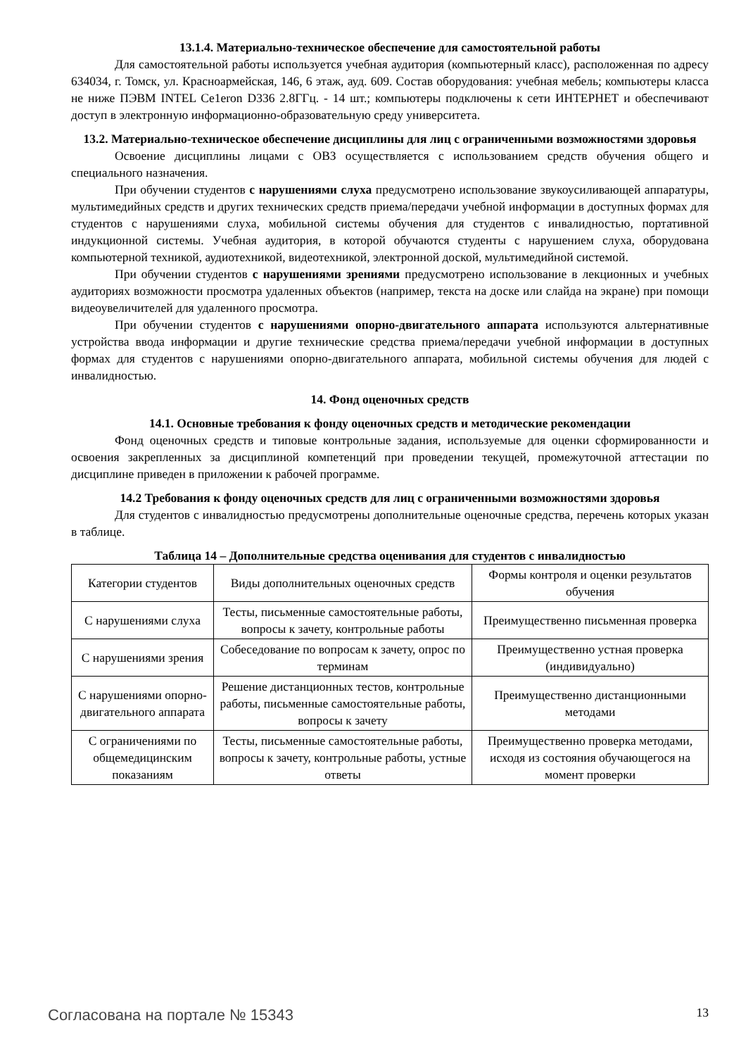13.1.4. Материально-техническое обеспечение для самостоятельной работы
Для самостоятельной работы используется учебная аудитория (компьютерный класс), расположенная по адресу 634034, г. Томск, ул. Красноармейская, 146, 6 этаж, ауд. 609. Состав оборудования: учебная мебель; компьютеры класса не ниже ПЭВМ INTEL Ce1eron D336 2.8ГГц. - 14 шт.; компьютеры подключены к сети ИНТЕРНЕТ и обеспечивают доступ в электронную информационно-образовательную среду университета.
13.2. Материально-техническое обеспечение дисциплины для лиц с ограниченными возможностями здоровья
Освоение дисциплины лицами с ОВЗ осуществляется с использованием средств обучения общего и специального назначения.
При обучении студентов с нарушениями слуха предусмотрено использование звукоусиливающей аппаратуры, мультимедийных средств и других технических средств приема/передачи учебной информации в доступных формах для студентов с нарушениями слуха, мобильной системы обучения для студентов с инвалидностью, портативной индукционной системы. Учебная аудитория, в которой обучаются студенты с нарушением слуха, оборудована компьютерной техникой, аудиотехникой, видеотехникой, электронной доской, мультимедийной системой.
При обучении студентов с нарушениями зрениями предусмотрено использование в лекционных и учебных аудиториях возможности просмотра удаленных объектов (например, текста на доске или слайда на экране) при помощи видеоувеличителей для удаленного просмотра.
При обучении студентов с нарушениями опорно-двигательного аппарата используются альтернативные устройства ввода информации и другие технические средства приема/передачи учебной информации в доступных формах для студентов с нарушениями опорно-двигательного аппарата, мобильной системы обучения для людей с инвалидностью.
14. Фонд оценочных средств
14.1. Основные требования к фонду оценочных средств и методические рекомендации
Фонд оценочных средств и типовые контрольные задания, используемые для оценки сформированности и освоения закрепленных за дисциплиной компетенций при проведении текущей, промежуточной аттестации по дисциплине приведен в приложении к рабочей программе.
14.2 Требования к фонду оценочных средств для лиц с ограниченными возможностями здоровья
Для студентов с инвалидностью предусмотрены дополнительные оценочные средства, перечень которых указан в таблице.
Таблица 14 – Дополнительные средства оценивания для студентов с инвалидностью
| Категории студентов | Виды дополнительных оценочных средств | Формы контроля и оценки результатов обучения |
| С нарушениями слуха | Тесты, письменные самостоятельные работы, вопросы к зачету, контрольные работы | Преимущественно письменная проверка |
| С нарушениями зрения | Собеседование по вопросам к зачету, опрос по терминам | Преимущественно устная проверка (индивидуально) |
| С нарушениями опорно-двигательного аппарата | Решение дистанционных тестов, контрольные работы, письменные самостоятельные работы, вопросы к зачету | Преимущественно дистанционными методами |
| С ограничениями по общемедицинским показаниям | Тесты, письменные самостоятельные работы, вопросы к зачету, контрольные работы, устные ответы | Преимущественно проверка методами, исходя из состояния обучающегося на момент проверки |
Согласована на портале № 15343 13